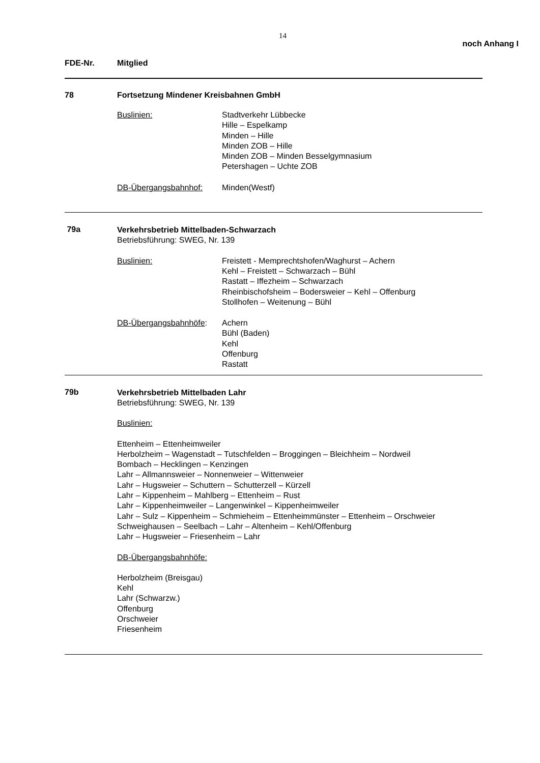14
noch Anhang I
FDE-Nr. Mitglied
78 Fortsetzung Mindener Kreisbahnen GmbH
Buslinien: Stadtverkehr Lübbecke
Hille – Espelkamp
Minden – Hille
Minden ZOB – Hille
Minden ZOB – Minden Besselgymnasium
Petershagen – Uchte ZOB
DB-Übergangsbahnhof: Minden(Westf)
79a
Verkehrsbetrieb Mittelbaden-Schwarzach
Betriebsführung: SWEG, Nr. 139
Buslinien: Freistett - Memprechtshofen/Waghurst – Achern
Kehl – Freistett – Schwarzach – Bühl
Rastatt – Iffezheim – Schwarzach
Rheinbischofsheim – Bodersweier – Kehl – Offenburg
Stollhofen – Weitenung – Bühl
DB-Übergangsbahnhöfe: Achern
Bühl (Baden)
Kehl
Offenburg
Rastatt
79b
Verkehrsbetrieb Mittelbaden Lahr
Betriebsführung: SWEG, Nr. 139
Buslinien:
Ettenheim – Ettenheimweiler
Herbolzheim – Wagenstadt – Tutschfelden – Broggingen – Bleichheim – Nordweil
Bombach – Hecklingen – Kenzingen
Lahr – Allmannsweier – Nonnenweier – Wittenweier
Lahr – Hugsweier – Schuttern – Schutterzell – Kürzell
Lahr – Kippenheim – Mahlberg – Ettenheim – Rust
Lahr – Kippenheimweiler – Langenwinkel – Kippenheimweiler
Lahr – Sulz – Kippenheim – Schmieheim – Ettenheimmünster – Ettenheim – Orschweier
Schweighausen – Seelbach – Lahr – Altenheim – Kehl/Offenburg
Lahr – Hugsweier – Friesenheim – Lahr
DB-Übergangsbahnhöfe:
Herbolzheim (Breisgau)
Kehl
Lahr (Schwarzw.)
Offenburg
Orschweier
Friesenheim